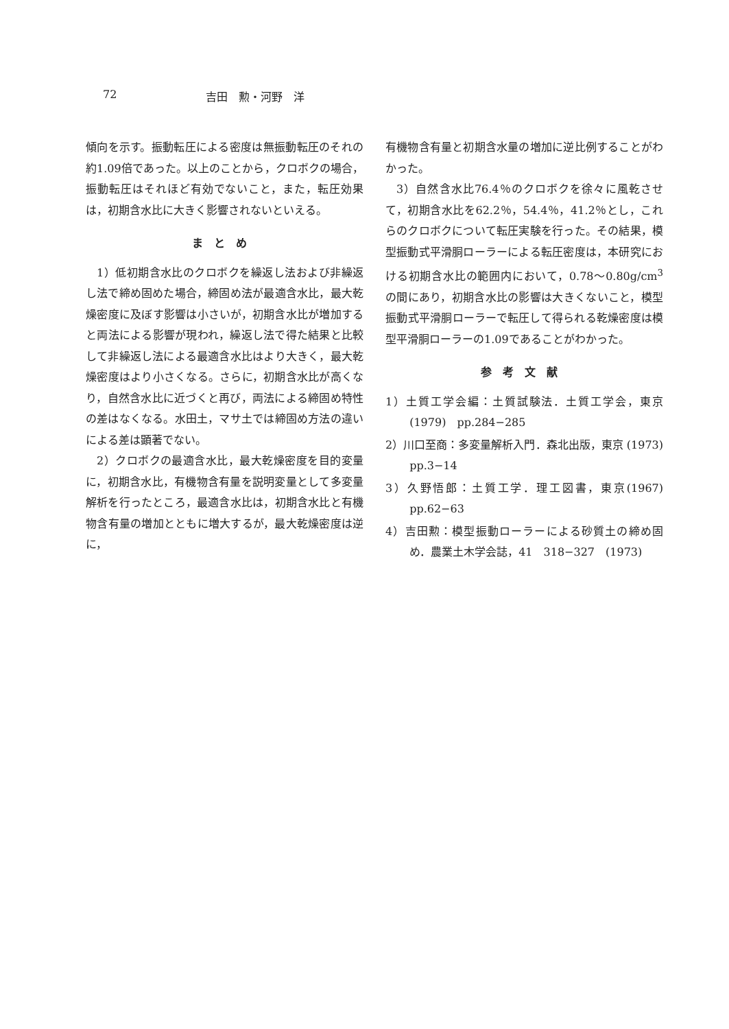72 吉田　勲・河野　洋
傾向を示す。振動転圧による密度は無振動転圧のそれの約1.09倍であった。以上のことから，クロボクの場合，振動転圧はそれほど有効でないこと，また，転圧効果は，初期含水比に大きく影響されないといえる。
まとめ
1）低初期含水比のクロボクを繰返し法および非繰返し法で締め固めた場合，締固め法が最適含水比，最大乾燥密度に及ぼす影響は小さいが，初期含水比が増加すると両法による影響が現われ，繰返し法で得た結果と比較して非繰返し法による最適含水比はより大きく，最大乾燥密度はより小さくなる。さらに，初期含水比が高くなり，自然含水比に近づくと再び，両法による締固め特性の差はなくなる。水田土，マサ土では締固め方法の違いによる差は顕著でない。
2）クロボクの最適含水比，最大乾燥密度を目的変量に，初期含水比，有機物含有量を説明変量として多変量解析を行ったところ，最適含水比は，初期含水比と有機物含有量の増加とともに増大するが，最大乾燥密度は逆に，
有機物含有量と初期含水量の増加に逆比例することがわかった。
3）自然含水比76.4％のクロボクを徐々に風乾させて，初期含水比を62.2％，54.4％，41.2％とし，これらのクロボクについて転圧実験を行った。その結果，模型振動式平滑胴ローラーによる転圧密度は，本研究における初期含水比の範囲内において，0.78〜0.80g/cm<sup>3</sup>の間にあり，初期含水比の影響は大きくないこと，模型振動式平滑胴ローラーで転圧して得られる乾燥密度は模型平滑胴ローラーの1.09であることがわかった。
参考文献
1）土質工学会編：土質試験法．土質工学会，東京 (1979)　pp.284−285
2）川口至商：多変量解析入門．森北出版，東京 (1973)　pp.3−14
3）久野悟郎：土質工学．理工図書，東京(1967) pp.62−63
4）吉田勲：模型振動ローラーによる砂質土の締め固め．農業土木学会誌，41　318−327　(1973)